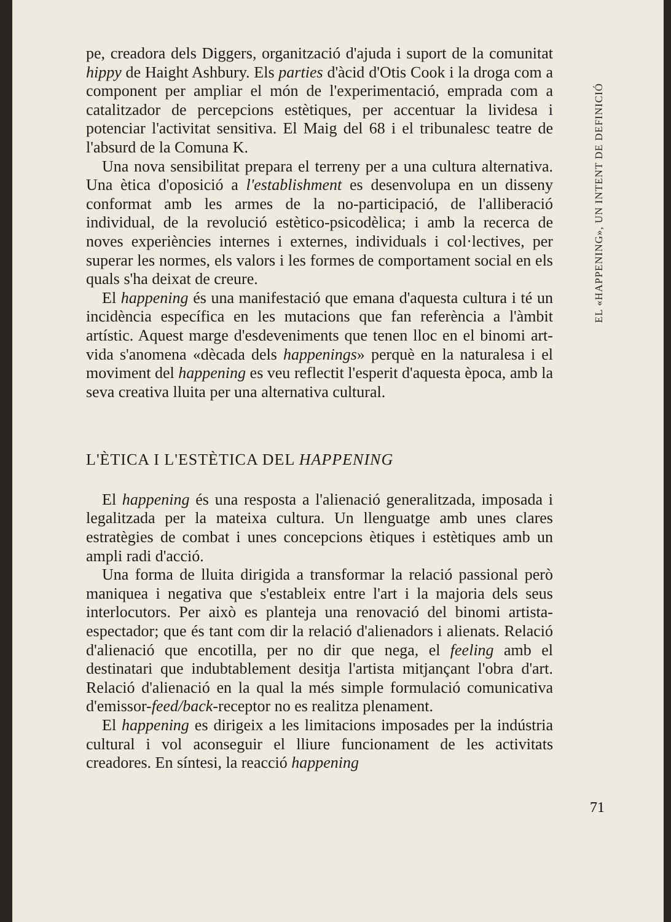pe, creadora dels Diggers, organització d'ajuda i suport de la comunitat hippy de Haight Ashbury. Els parties d'àcid d'Otis Cook i la droga com a component per ampliar el món de l'experimentació, emprada com a catalitzador de percepcions estètiques, per accentuar la lividesa i potenciar l'activitat sensitiva. El Maig del 68 i el tribunalesc teatre de l'absurd de la Comuna K.
Una nova sensibilitat prepara el terreny per a una cultura alternativa. Una ètica d'oposició a l'establishment es desenvolupa en un disseny conformat amb les armes de la no-participació, de l'alliberació individual, de la revolució estètico-psicodèlica; i amb la recerca de noves experiències internes i externes, individuals i col·lectives, per superar les normes, els valors i les formes de comportament social en els quals s'ha deixat de creure.
El happening és una manifestació que emana d'aquesta cultura i té un incidència específica en les mutacions que fan referència a l'àmbit artístic. Aquest marge d'esdeveniments que tenen lloc en el binomi art-vida s'anomena «dècada dels happenings» perquè en la naturalesa i el moviment del happening es veu reflectit l'esperit d'aquesta època, amb la seva creativa lluita per una alternativa cultural.
L'ÈTICA I L'ESTÈTICA DEL HAPPENING
El happening és una resposta a l'alienació generalitzada, imposada i legalitzada per la mateixa cultura. Un llenguatge amb unes clares estratègies de combat i unes concepcions ètiques i estètiques amb un ampli radi d'acció.
Una forma de lluita dirigida a transformar la relació passional però maniquea i negativa que s'estableix entre l'art i la majoria dels seus interlocutors. Per això es planteja una renovació del binomi artista-espectador; que és tant com dir la relació d'alienadors i alienats. Relació d'alienació que encotilla, per no dir que nega, el feeling amb el destinatari que indubtablement desitja l'artista mitjançant l'obra d'art. Relació d'alienació en la qual la més simple formulació comunicativa d'emissor-feed/back-receptor no es realitza plenament.
El happening es dirigeix a les limitacions imposades per la indústria cultural i vol aconseguir el lliure funcionament de les activitats creadores. En síntesi, la reacció happening
EL «HAPPENING», UN INTENT DE DEFINICIÓ
71